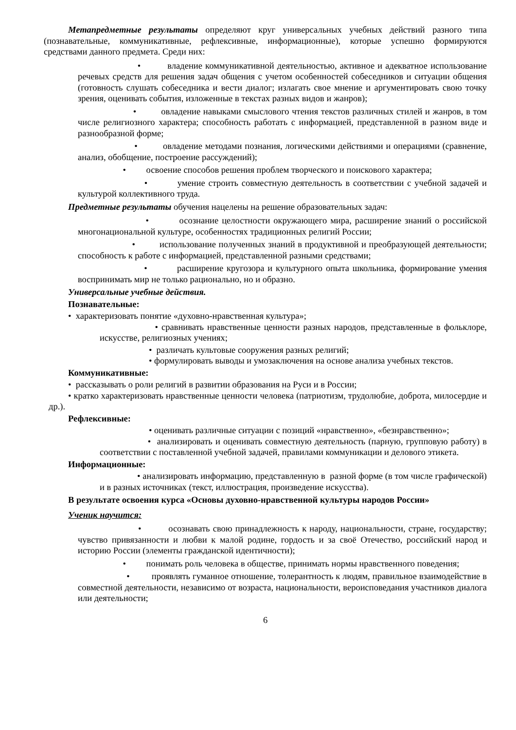Метапредметные результаты определяют круг универсальных учебных действий разного типа (познавательные, коммуникативные, рефлексивные, информационные), которые успешно формируются средствами данного предмета. Среди них:
• владение коммуникативной деятельностью, активное и адекватное использование речевых средств для решения задач общения с учетом особенностей собеседников и ситуации общения (готовность слушать собеседника и вести диалог; излагать свое мнение и аргументировать свою точку зрения, оценивать события, изложенные в текстах разных видов и жанров);
• овладение навыками смыслового чтения текстов различных стилей и жанров, в том числе религиозного характера; способность работать с информацией, представленной в разном виде и разнообразной форме;
• овладение методами познания, логическими действиями и операциями (сравнение, анализ, обобщение, построение рассуждений);
• освоение способов решения проблем творческого и поискового характера;
• умение строить совместную деятельность в соответствии с учебной задачей и культурой коллективного труда.
Предметные результаты обучения нацелены на решение образовательных задач:
• осознание целостности окружающего мира, расширение знаний о российской многонациональной культуре, особенностях традиционных религий России;
• использование полученных знаний в продуктивной и преобразующей деятельности; способность к работе с информацией, представленной разными средствами;
• расширение кругозора и культурного опыта школьника, формирование умения воспринимать мир не только рационально, но и образно.
Универсальные учебные действия.
Познавательные:
• характеризовать понятие «духовно-нравственная культура»;
• сравнивать нравственные ценности разных народов, представленные в фольклоре, искусстве, религиозных учениях;
• различать культовые сооружения разных религий;
• формулировать выводы и умозаключения на основе анализа учебных текстов.
Коммуникативные:
• рассказывать о роли религий в развитии образования на Руси и в России;
• кратко характеризовать нравственные ценности человека (патриотизм, трудолюбие, доброта, милосердие и др.).
Рефлексивные:
• оценивать различные ситуации с позиций «нравственно», «безнравственно»;
• анализировать и оценивать совместную деятельность (парную, групповую работу) в соответствии с поставленной учебной задачей, правилами коммуникации и делового этикета.
Информационные:
• анализировать информацию, представленную в разной форме (в том числе графической) и в разных источниках (текст, иллюстрация, произведение искусства).
В результате освоения курса «Основы духовно-нравственной культуры народов России»
Ученик научится:
• осознавать свою принадлежность к народу, национальности, стране, государству; чувство привязанности и любви к малой родине, гордость и за своё Отечество, российский народ и историю России (элементы гражданской идентичности);
• понимать роль человека в обществе, принимать нормы нравственного поведения;
• проявлять гуманное отношение, толерантность к людям, правильное взаимодействие в совместной деятельности, независимо от возраста, национальности, вероисповедания участников диалога или деятельности;
6